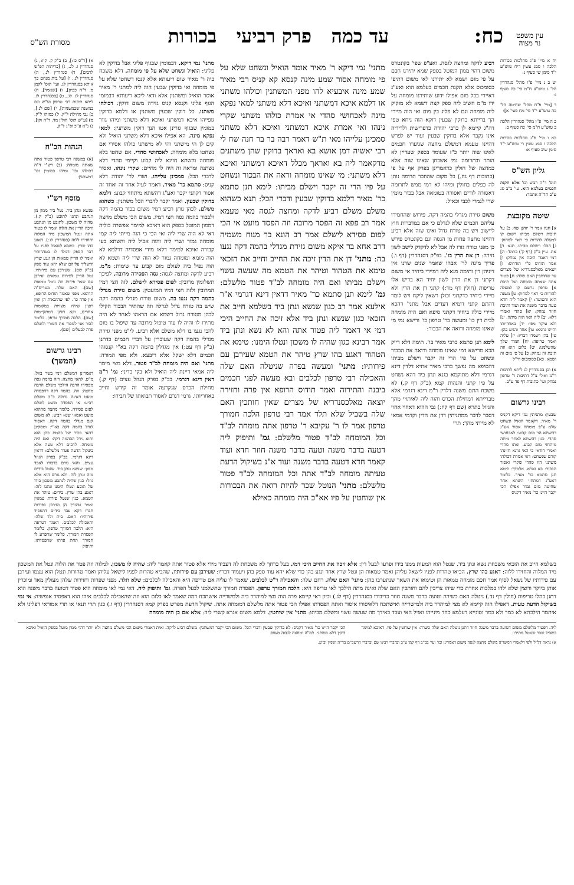עין משפט
נר מצוה
כח:
עד כמה פרק רביעי בכורות
מסורת הש"ס
יח א מיי' פ"ג מהלכות בכורות הלכה ו סמג עשין ריח טוש"ע י"ד סימן שי סעיף ג:
יט ב ג מיי' פ"ו מהל' סנהדרין הל' ג טוש"ע ח"מ סי' כה סעיף ג:
ד [מיי' פ"ח מהל' שחיטה הל' כה טוש"ע י"ד סי' מח סעי' א]:
כ ה מיי' פ"ו מהל' סנהדרין הלכה ב טוש"ע ח"מ סי' כה סעיף ב:
כא ו מיי' פ"ג מהלכות בכורות הלכה ז סמג עשין רי טוש"ע י"ד סימן שיב סעיף א:
גליון הש"ס
תוס' ד"ה רביע וכו' אלא תקנת חכמים בעלמא הוא. עי' ב"ב סג ע"ב תד"ה אתמר:
שיטה מקובצת
א] חנה אמר ר' יוחנן שח: ב] על תיבות וישלם מביתו רשום קו למעלה להורות כי ראוי למחוק: ג] הכל: וישלם מביתו. תנא: ד] את. עיין ב"ק (דף ק') בתוס': ה] דמי דאמר תיבת אין נמחק: ו] אמר תודוס ס"י תודרוס: ז] יוצאים מאלכסנדריא של מצרים עד שחותכין האם שלה: ח] פטור אתה שאתה מומחה ועל תיבת א] טרפון נרשם קו למעלה להורות כי ראוי למחוק: ט] משנה הוא והטועה: י] קאמר ליה חדא טעה בדבר משנה את ועוד ותיבת חוזר נמחק: יא] סהדי ואמרי דלא: יב] ליה האי הוה מיתה: יג] ולא עיקר מפי: יד] באחריותו והיינו גרמא: טו] אחד והגיע בהן: טז] בהן ויעמדו דבריו: יז] עליה ואמר טריפה: יח] חמור שלך שהשלמנו: יט] כלום הוא וזה תיבת זה נמחק: כ] על פי מום זה ושמא: כא] כסומכוס ור"ל
א) וכן בסנהדרין לג ליתא לתיבות ר"מ ואולי צ"ל דתיבות ר' טרפון נמחק ועי' כתובות דף פד ע"ב.
רבינו גרשום
שבעין: מתניתין נמי דיקא דקניס ר' מאיר. דקאמר הואיל ונשחט שלא ע"פ מומחה אסור אע"ג דהשתא הוי מום קבוע: לאכחושי סהדי. כגון דהשתא לאחר מיתה מיתחזי מום קבוע. ואתו סהדי ואמרי דודאי כי האי גוונא חזינהו קודם שנשחט: דאי אמרת דכולהו משתני הוו סהדי שקרי ואסור הבכור: בא וארא. אלמדך: לימא תנן סתמא כר' מאיר. כלומר דאע"ג דמתחזי השתא אחר שחיטה מום גמור אפילו הכי יקבר היינו כר' מאיר דקניס
רביע לדקה ומחצה לגסה. ואע"פ שפי' בקונטרס משום דהוי ממון המוטל בספק שמא יתירנו חכם על פי מום ושמא לא יתירנו לאו משום דתיפי כסומכוס אלא תקנת חכמים בעלמא הוא ואע"ג דאיירי בכל מום אפילו ידוע שיתירנו מומחה על ידו מ"מ חשיב ליה ספק קצת דשמא לא מוקיק ליה מומחה וגם לא פליג בין מום ואי הוה מיירי הך ברייתא בדוקין שבעין דוקא הוה ניחא טפי דה"ג קיימא לן כרבי יהודה כדפרישית ולדידיה אינו נקבר אלא בדוקין שבעין ועוד יש לפרש דהיינו טעמא דמשלם מחצה שגיערו חכמים לאינו שוה יותר כ"ז שעומד בספק שעדיין לא הותר ובתרומה נמי אשכחן שאינו שוה אלא כמחצה של חולין כדאמרינן בפרק אף על פי (כתובות דף נח.) כל מקום שהוזכר תרומה נותן לה כפלים בחולין ומיהו לא דמי ממש לתרומה דאסורה לזרים ואסורה בטומאה אבל בכור מומין שרי לגמרי לכבי וכאיל:
משום גזירת מגדלי בהמה דקה. פירוש שהחמירו עליהם חכמים שלא לגדלם כי אם במדברות חוץ ליישוב ויש בה טורח גדול ואינו שוה אלא רביע דהיינו מחצה פחות מן הגסה וגם בקונטרס פירש כן מפני טורח גזרו לה אבל לא לדקדק לישב לשון גזירה: דן את הדין בו'. בפ"ק דסנהדרין (דף ו.) פריך מינה לר' אבהו שאמר שנים שדנו אין דיניהן דין ותימה מנא ליה דמיירי ביחיד אי משום דקתני דן את הדין לשון יחיד הא בריש אלו טריפות (חולין דף מד:) קתני דן את הדין ולא מיירי ביחיד כדקתני וכולן רשאין ליקח ויש לומר דהתם קתני דומיא דעדים אבל מתני' דהכא מיירי כולה ביחיד דקתני סיפא ואם היה מומחה לבית דין כו' ומעשה בר' טרפון כו' ורישא נמי מי שאינו מומחה ורואה את הבכור:
לימא תנן סתמא כרבי מאיר בו'. תימה דלא דייק הכא מרישא דמי שאינו מומחה ורואה את הבכור ונשחט על פיו הרי זה יקבר וישלם מביתו דהסיפא מה נפשך כרבי מאיר אתיא דלדין דינא דגרמי דלא מתוקמא בגנא ונתן ביד דהא נשחט על פיו קתני והגהות קמא (ב"ק דף ק.) לא משכח התם משנה דלדין ר"מ דינא דגרמי אלא מברייתא דמחילת הכרס והוה ליה לאיתויי מהך והגזול בתרא (שם דף קיז:) גבי ההוא דאחוי אחוי דסבר לדבר ממתניתין דדן את הדין וקדמי אמאי לא מייתי מהך: תרי
מתני' נמי דיקא ר' מאיר אומר הואיל ונשחט שלא על פי מומחה אסור שמע מינה קנסא קא קניס רבי מאיר שמע מינה איבעיא להו מפני המשתנין וכולהו משתני או דלמא איכא דמשתני ואיכא דלא משתני למאי נפקא מינה לאכחושי סהדי אי אמרת כולהו משתני שקרי נינהו ואי אמרת איכא דמשתני ואיכא דלא משתני סמכינן עלייהו מאי ת"ש דאמר רבה בר בר חנה שח לי רבי יאשיה דמן אושא בא ואראך בדוקין שהן משתנים מדקאמר ליה בא ואראך מכלל דאיכא דמשתני ואיכא דלא משתני: מי שאינו מומחה וראה את הבכור ונשחט על פיו הרי זה יקבר וישלם מביתו: לימא תנן סתמא כר' מאיר דלמא בדוקין שבעין ודברי הכל: תנא כשהוא משלם משלם רביע לדקה ומחצה לגסה מאי טעמא אמר רב פפא זה הפסד מרובה וזה הפסד מועט אי הכי לפום פסידא לישלם אמר רב הונא בר מנוח משמיה דרב אחא בר איקא משום גזירת מגדלי בהמה דקה נגעו בה: מתני' דן את הדין זיכה את החייב וחייב את הזכאי טימא את הטהור וטיהר את הטמא מה שעשה עשוי וישלם מביתו ואם היה מומחה לב"ד פטור מלשלם: גמ' לימא תנן סתמא כר' מאיר דדאין דינא דגרמי א"ר אילעא אמר רב כגון שנשא ונתן ביד בשלמא חייב את הזכאי כגון שנשא ונתן ביד אלא זיכה את החייב היכי דמי אי דאמר ליה פטור אתה והא לא נשא ונתן ביד אמר רבינא כגון שהיה לו משכון ונטלו הימנו: טימא את הטהור דאגע בהו שרץ טיהר את הטמא שעירבן עם פירותיו: מתני' ומעשה בפרה שניטלה האם שלה והאכילה רבי טרפון לכלבים ובא מעשה לפני חכמים ביבנה והתירוה ואמר תודוס הרופא אין פרה וחזירה יוצאה מאלכסנדריא של מצרים שאין חותכין האם שלה בשביל שלא תלד אמר רבי טרפון הלכה חמורך טרפון אמר לו ר' עקיבא ר' טרפון אתה מומחה לב"ד וכל המומחה לב"ד פטור מלשלם: גמ' ותיפוק ליה דטעה בדבר משנה וטעה בדבר משנה חוזר חדא ועוד קאמר חדא דטעה בדבר משנה ועוד א"נ בשיקול הדעת טעיתה מומחה לב"ד אתה וכל המומחה לב"ד פטור מלשלם: מתני' הנוטל שכר להיות רואה את הבכורות אין שוחטין על פיו אא"כ היה מומחה כאילא
מתני' נמי דיקא. דבמומין שבגוף פליגי אבל בדוקין לא פליגי: הואיל ונשחט שלא על פי מומחה. דלא משכח ביה ר' מאיר שום ריעותא אלא קנסו דשחטו שלא על פי מומחה ואי בדוקין שבעין הוה ליה למתני ר' מאיר אוסר הואיל ומשתנין אלא ודאי ליכא ריעותא דבמומי הגוף פליגי וקנסא קניס גזירה משום דוקין: דכולהו משתנו. כל דוקין שבעין משתנין או דלמא בדוקין גופייהו איכא דמשתני ואיכא דלא משתני ומיהו גזור במומין שבגוף גזרינן אטו הנך דוקין משתנין: למאי נפקא מינה. הא אפילו איכא דלא משתני הואיל ולא קים לן הי מישתני והי לא מישתני כולהו אסירי אם נשחטו בלא מומחה: לאכחושי סהדי. אם שחטו בלא מומחה והשתא חזינא ליה קבוע וקיימי סהדי דלא נשתנה ומראה זה היה לו מחיים: שקרי נינהו. ואסור לדברי הכל: סמכינן עלייהו. ושרי לר' יהודה דלא קניס: סתמא כר' מאיר. דאמר לעיל אחד זה ואחד זה אסור דקתני יקבר ואע"ג דהשתא מיתחזי קבוע: דלמא בדוקין שבעין. ואמר יקבר לדברי הכל משתנין: כשהוא משלם. לכהן נותן רביע דמיו משום בכור בהמה דקה ולבכור בהמה גסה חצי דמיו. משום הכי משלם מחצה דממון המוטל בספק הוא דאיכא למימר אפשרה כוליה דאי לא הוה שרי ליה ואי הכי כי הוה מייתי ליה קמי מומחה גמור ושרי ליה והוה אכיל ליה והשתא בעי קבורה ואיכא למימר דלאו מידי אפסדיה דדלמא לא הוה מומא ומומחה גמור לא הוה שרי ליה ושמא לא הוה נפיל ביה לעולם מום קבוע עד שימות: מ"מ. רביע לדקה ומחצה לגסה: גסה הפסידה מרובה. לפיכך תשלומין מרובין: לפום פסידא לישלם. לזה חצי דמיו המרובין ולזה חצי דמיו המועטין: משום גזירת מגדלי בהמה דקה נגעו בה. משום טורח מגדלי בהמה דקה שיש בה טורח גדול לגדלה וזה שהתיר הבכור הקילו לכהן מטורח גדול דשמא אם הראהו לאחר לא היה מתירו לו והיה לו עוד טיפול מרובה עד שיפול בו מום להכי נגעו בו דלא משלם אלא רביע. לי"מ מפני גזירת מגדלי בהמה דקה שעוברין על דברי חכמים כדתנן (ב"ק דף עט:) אין מגדלין בהמה דקה בא"י קנסוהו חכמים דלא ישקל אלא ריבעא. ולא מפי המורה: מתני' ואם היה מומחה לב"ד פטור. דלא מצי מימר ליה אמאי דיינת ליה הואיל ולא בקי בדיני: גמ' ר"מ דאין דינא דגרמי. בב"ק בפרק הגוזל עצים (דף ק.) מחילת הכרס שנקרעה אומר זה קידש וחייב באחריותו. גרמי דגרם לאסור תבואתו של חבירו:
א) [ר"ס כז:], ב) ב"ק ק. קיז:, ג) סנהדרין ו. לג., ג) [כריתות הפ"ש לרבים], ד) סנהדרין לג., ה) סנהדרין לג., ו) [על בית מנחם כך איתא בסנהדרין לג. ועי' תוס' לקמן מ. ד"ה כפיון], ו) [שאמר], ח) סנהדרין לג. לג., ט) [בסנהדרין לג. ליתא תיבות רבי טרפון וע"ש וגם במשנה שבמשניות], י) [שם לג.], כ) גבי מחילת ל"ק, ל) כמותו ל"ק, מ) [ע"ש תוס' חולין מד: ד"ה וקן], נ) נ"א ע"כ ופ"ג ל"ק,
הגהות הב"ח
(א) במשנה רבי טרפון פטור אתה שאתה מומחה: (ב) רש"י ד"ה דכולהו וכו' ומיהו במומין וכו' דמשתנין:
מוסף רש"י
שנשא ונתן ביד. נטל ביד ממון מן הנתבע ונתנו לתובע (ב"ק ק.). שהיה לו משכון. לתובע מן הנתבע וזיכה הדיין את הלוה ואמר לו פטור אתה ונטל המשכון מיד המלוה והחזירו ללוה (סנהדרין לג:). דאגע בהו שרץ. כשבא לשאול לפניו על דבר הספק דנולד לו בטהרותיו ואמר לו הדיין טמאות הן ונגע שרץ והשליך עליהם שלא יהא עוד ספק (ב"ק שם). שעירבן עם פירותיו. נטל הדיין לפירות טמאים ועירבן עם שאר פירות וזה נוטל טמאות (שם). האם שלה. מטריס"ה הרופא. מפני שאמר תודוס הרופא, אין פרה כו'. לפי שהובאות הן ואין רוצין שיהיו מצויות במקומות אחרים, וקא חזינן דמתקיימות (שם). הלכה חמורך טרפון. כלומר לכור אני למכור את חמורי ולשלם פרה לבעלים (שם).
רבינו גרשום (המשך)
דאמרינן דמשלם דמי בשר בזול: מ"ט. להאי מחצה: דזה בהמה גסה מפסידו הרבה הילכך משלם הרבה מחצה: וזה. בהמה דקה דהפסדה מועט דאינה גדולה כ"כ משלם רביע: אי הפסדה מועט לשלם לפום פסידה. כלומר מחצה מההוא מועט ואמאי שנא רביע: לא משום קנס מגדלי בהמה דקה. דאסור לגדל בהמה דקה בא"י: ומסקינן דהאי בכור של בהמת כהן הוא והוא גידל הבהמה דקה: ואם היה מומחה. לרבים דלא טעה אלא בשקול הדעת פטור מלשלם: דדאין דינא דגרמי. בב"ק בפרק הגוזל עצים. והאי גורם בדבורו לאבד ממון: שנשא ונתן ביד. שנטל בידים מזה ונתן לזה. ולא גורם הוא אלא גוזל: כגון שהיה לנתבע משכון בידו של תובע ונטלו הימנו ונתנו לזה: דאגע בהו שרץ. בידים: טיהר את הטמא. כגון שנטל פירות טמאין ואמר טהורין הן ועירבן בפירות חברו דקא עבד בידים דהפסיד פירותיו: האם. בית ולד שלה: והאכילה לכלבים. דאמר דטרפה היא: הלכה חמורך טרפון. כלומר הפסדת חמורך. כלומר שתפרע לו חמורך תחת פרתו שהפסדתו: ותיפוק
בשלמא חייב את הזכאי משכחת נשא ונתן ביד. שנטל הוא המעות ממנו בידו ופרעו לבעל דין: אלא זיכה את החייב היכי דמי. בעל כרחך לא משכחת לה דעביד מידי אלא פטור אתה קאמר ליה: שהיה לו משכון. למלוה וזה פטר את הלוה ונטל את המשכון מיד המלוה והחזירו ללוה: דאגע בהו שרץ. הביאו טהרות לפניו לישאל עליהן ואמר טמאות הן ונטל שרץ אחד ונגע בהן כדי שלא יהא עוד ספק בהן ויעמיד דבריו: שעירבן עם פירותיו. שהביא טהרות לפניו לישאל עליהן ואמר טהורות ונטלן הוא עצמו ועירבן עם פירותיו של נשאל לסוף אמר חכם מומחה טמאות הן וטימאו את השאר שנתערבו בהן: מתני' האם שלה. רחם שלה: והאכילה ר"ט לכלבים. שאמר לו עליה אם טריפה היא והאכילה לכלבים: שלא תלד. מפני שפרות וחזירות שלהן מעולין מאד ומוכרין אותן ביוקר ורוצין שלא ילדו במלכות אחרת כדי שיהו צריכין להם וחותכין האם שלה ואינה מתה הילכך לאו טריפה היא: הלכה חמורך טרפון. הפסדת חמורך שתשלמנו לבעל הפרה: גמ' ותיפוק ליה. דאי נמי לאו מומחה הוא פטור דטועה בדבר משנה הוא דתנן בהלו טריפות (חולין דף נד.) ניטלה האם כשירה וטועה בדבר משנה חוזר כדיבורו בסנהדרין (דף לג.) וכיון דאי קיימא פרה הוה מצי למיהדר ביה ולמשרייה אישתכח דמה שאמר לאו כלום הוא וזה שהאכילה לכלבים איהו הוא דאפסיד אנפשיה: אי נמי בשיקול הדעת טעית. דאפילו הוה קיימא לא מצי למיהדר ביה ולמישרייה ואישתכח דלאיסורו איסור ואתה הפסדתו אפילו הכי פטור אתה מלשלם דמומחה אתה. שיקול הדעת מפרש בפרק קמא דסנהדרין (דף ו.) כגון תרי תנאי או תרי אמוראי דפליגי ולא איתמר הילכתא לא כמר ולא כמר וסוגייא דעלמא כחד מינייהו ואזיל האי ועבד כאידך מה שעשה עשוי ומשלם מביתו: מתני' אין שוחטין. דלמא משום אגרא קשרי ליה: אלא אם כן היה מומחה
ליה. דפטור מלשלם משום דטועה בדבר משנה חוזר דתנן ניטלה האם שלה כשרה: אין שוחטין על פיו. דאיכא למימר בשביל שכר שנוטל מתירו:
הכי יקבר היינו כר' מאיר דקניס: לא בדוקין שבעין ודברי הכל. משום הכי יקבר דמשתנין: משלם רביע לדקה. ואית דאמרי משום הכי משלם מחצה ולא יותר דהוי ממון מוטל בספק הואיל ואיכא דוקין דלא משתני. למ"ה ומחצה לגבוה משום
א) נראה דל"ל ולפי דלאמרי דמשו"ה משלם מחצה לגסה משום דאמרינן וכו' ועי' בב"ב דף קמו ע"ב ובדברי רבינו שם ובדברי הרשב"ם בד"ה ושמין וכ"ע.